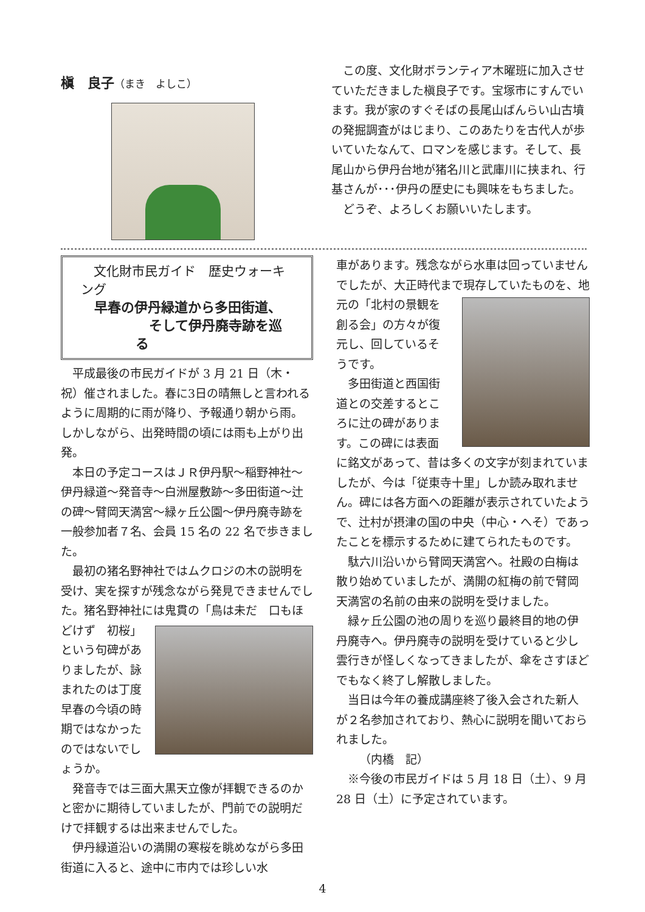槇　良子（まき　よしこ）
この度、文化財ボランティア木曜班に加入させていただきました槇良子です。宝塚市にすんでいます。我が家のすぐそばの長尾山ばんらい山古墳の発掘調査がはじまり、このあたりを古代人が歩いていたなんて、ロマンを感じます。そして、長尾山から伊丹台地が猪名川と武庫川に挟まれ、行基さんが･･･伊丹の歴史にも興味をもちました。
どうぞ、よろしくお願いいたします。
文化財市民ガイド　歴史ウォーキング
早春の伊丹緑道から多田街道、
そして伊丹廃寺跡を巡る
平成最後の市民ガイドが 3 月 21 日（木・祝）催されました。春に3日の晴無しと言われるように周期的に雨が降り、予報通り朝から雨。しかしながら、出発時間の頃には雨も上がり出発。
本日の予定コースはＪＲ伊丹駅～稲野神社～伊丹緑道～発音寺～白洲屋敷跡～多田街道～辻の碑～臂岡天満宮～緑ヶ丘公園～伊丹廃寺跡を一般参加者７名、会員 15 名の 22 名で歩きました。
最初の猪名野神社ではムクロジの木の説明を受け、実を探すが残念ながら発見できませんでした。猪名野神社には鬼貫の「鳥は未 だ　口もほどけず　初桜」という句碑がありましたが、詠まれたのは丁度早春の今頃の時期ではなかったのではないでしょうか。
発音寺では三面大黒天立像が拝観できるのかと密かに期待していましたが、門前での説明だけで拝観するは出来ませんでした。
伊丹緑道沿いの満開の寒桜を眺めながら多田街道に入ると、途中に市内では珍しい水
車があります。残念ながら水車は回っていませんでしたが、大正時代まで現存していたも のを、地元の「北村の景観を創る会」の方々が復元し、回しているそうです。
多田街道と西国街道との交差するところに辻の碑があります。この碑には表面に銘文があって、昔は多くの文字が刻まれていましたが、今は「従東寺十里」しか読み取れません。碑には各方面への距離が表示されていたようで、辻村が摂津の国の中央（中心・へそ）であったことを標示するために建てられたものです。
駄六川沿いから臂岡天満宮へ。社殿の白梅は散り始めていましたが、満開の紅梅の前で臂岡天満宮の名前の由来の説明を受けました。
緑ヶ丘公園の池の周りを巡り最終目的地の伊丹廃寺へ。伊丹廃寺の説明を受けていると少し雲行きが怪しくなってきましたが、傘をさすほどでもなく終了し解散しました。
当日は今年の養成講座終了後入会された新人が２名参加されており、熱心に説明を聞いておられました。
（内橋　記）
※今後の市民ガイドは 5 月 18 日（土）、9 月 28 日（土）に予定されています。
4